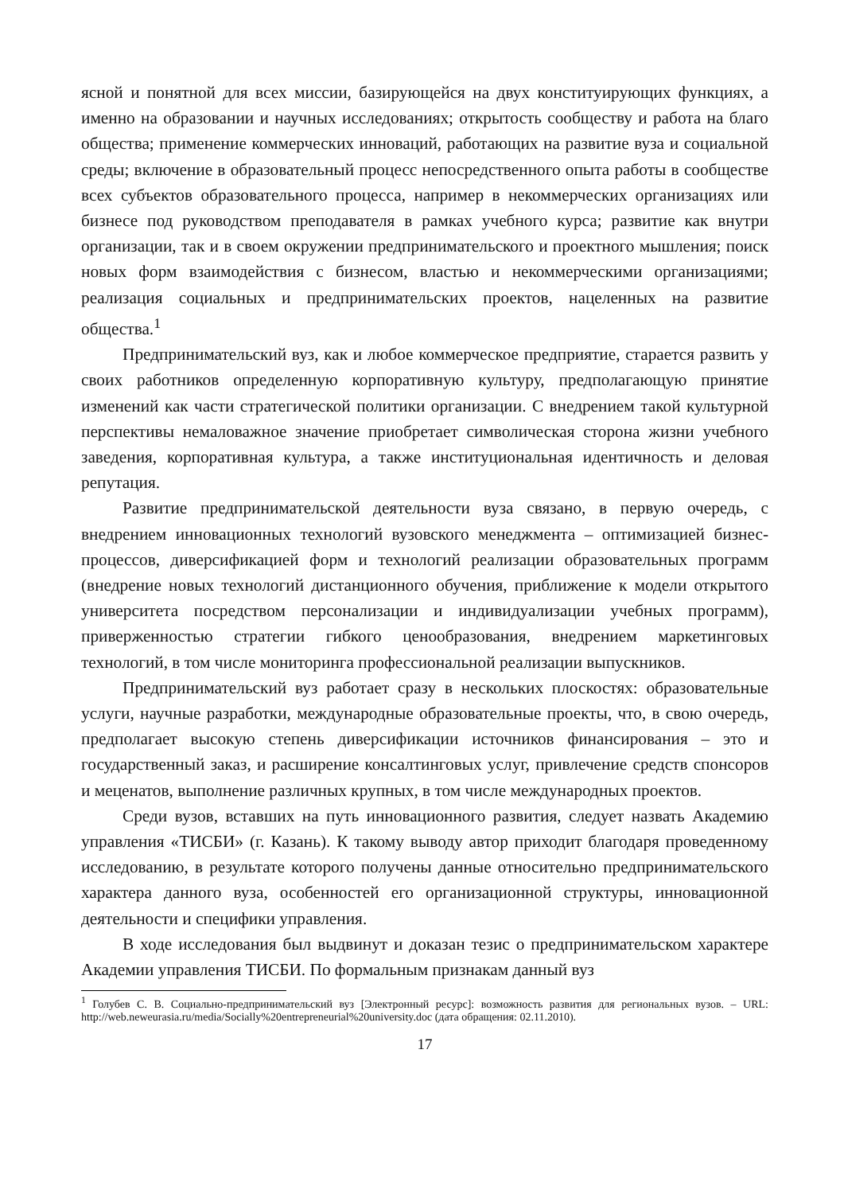ясной и понятной для всех миссии, базирующейся на двух конституирующих функциях, а именно на образовании и научных исследованиях; открытость сообществу и работа на благо общества; применение коммерческих инноваций, работающих на развитие вуза и социальной среды; включение в образовательный процесс непосредственного опыта работы в сообществе всех субъектов образовательного процесса, например в некоммерческих организациях или бизнесе под руководством преподавателя в рамках учебного курса; развитие как внутри организации, так и в своем окружении предпринимательского и проектного мышления; поиск новых форм взаимодействия с бизнесом, властью и некоммерческими организациями; реализация социальных и предпринимательских проектов, нацеленных на развитие общества.<sup>1</sup>
Предпринимательский вуз, как и любое коммерческое предприятие, старается развить у своих работников определенную корпоративную культуру, предполагающую принятие изменений как части стратегической политики организации. С внедрением такой культурной перспективы немаловажное значение приобретает символическая сторона жизни учебного заведения, корпоративная культура, а также институциональная идентичность и деловая репутация.
Развитие предпринимательской деятельности вуза связано, в первую очередь, с внедрением инновационных технологий вузовского менеджмента – оптимизацией бизнес-процессов, диверсификацией форм и технологий реализации образовательных программ (внедрение новых технологий дистанционного обучения, приближение к модели открытого университета посредством персонализации и индивидуализации учебных программ), приверженностью стратегии гибкого ценообразования, внедрением маркетинговых технологий, в том числе мониторинга профессиональной реализации выпускников.
Предпринимательский вуз работает сразу в нескольких плоскостях: образовательные услуги, научные разработки, международные образовательные проекты, что, в свою очередь, предполагает высокую степень диверсификации источников финансирования – это и государственный заказ, и расширение консалтинговых услуг, привлечение средств спонсоров и меценатов, выполнение различных крупных, в том числе международных проектов.
Среди вузов, вставших на путь инновационного развития, следует назвать Академию управления «ТИСБИ» (г. Казань). К такому выводу автор приходит благодаря проведенному исследованию, в результате которого получены данные относительно предпринимательского характера данного вуза, особенностей его организационной структуры, инновационной деятельности и специфики управления.
В ходе исследования был выдвинут и доказан тезис о предпринимательском характере Академии управления ТИСБИ. По формальным признакам данный вуз
<sup>1</sup> Голубев С. В. Социально-предпринимательский вуз [Электронный ресурс]: возможность развития для региональных вузов. – URL: http://web.neweurasia.ru/media/Socially%20entrepreneurial%20university.doc (дата обращения: 02.11.2010).
17